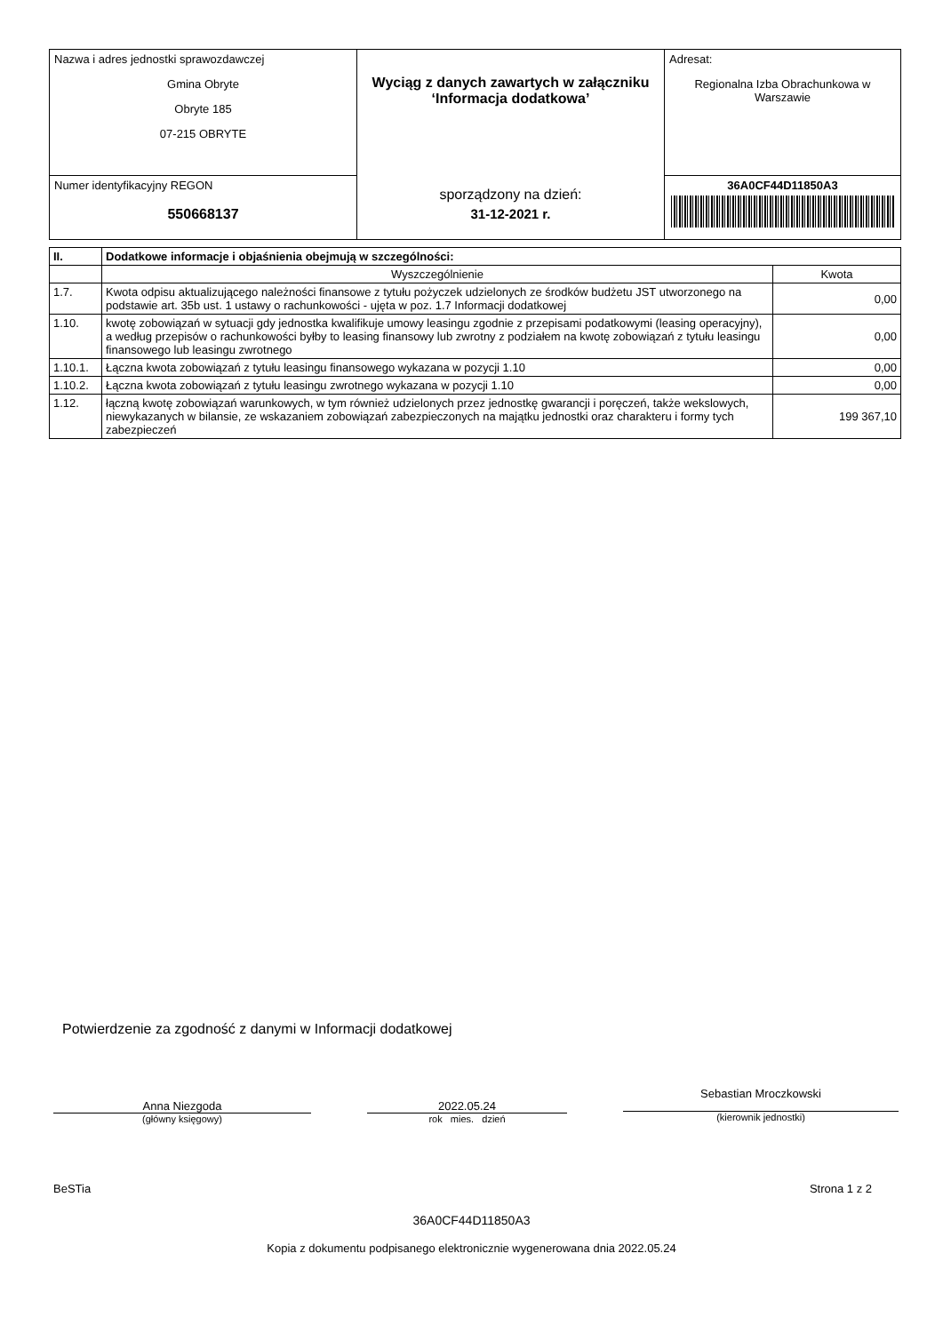| Nazwa i adres jednostki sprawozdawczej Gmina Obryte Obryte 185 07-215 OBRYTE | Wyciąg z danych zawartych w załączniku ‘Informacja dodatkowa’ sporządzony na dzień: 31-12-2021 r. | Adresat: Regionalna Izba Obrachunkowa w Warszawie |
| Numer identyfikacyjny REGON 550668137 | | 36A0CF44D11850A3 |
| II. | Dodatkowe informacje i objaśnienia obejmują w szczególności: | |
| | Wyszczególnienie | Kwota |
| 1.7. | Kwota odpisu aktualizującego należności finansowe z tytułu pożyczek udzielonych ze środków budżetu JST utworzonego na podstawie art. 35b ust. 1 ustawy o rachunkowości - ujęta w poz. 1.7 Informacji dodatkowej | 0,00 |
| 1.10. | kwotę zobowiązań w sytuacji gdy jednostka kwalifikuje umowy leasingu zgodnie z przepisami podatkowymi (leasing operacyjny), a według przepisów o rachunkowości byłby to leasing finansowy lub zwrotny z podziałem na kwotę zobowiązań z tytułu leasingu finansowego lub leasingu zwrotnego | 0,00 |
| 1.10.1. | Łączna kwota zobowiązań z tytułu leasingu finansowego wykazana w pozycji 1.10 | 0,00 |
| 1.10.2. | Łączna kwota zobowiązań z tytułu leasingu zwrotnego wykazana w pozycji 1.10 | 0,00 |
| 1.12. | łączną kwotę zobowiązań warunkowych, w tym również udzielonych przez jednostkę gwarancji i poręczeń, także wekslowych, niewykazanych w bilansie, ze wskazaniem zobowiązań zabezpieczonych na majątku jednostki oraz charakteru i formy tych zabezpieczeń | 199 367,10 |
Potwierdzenie za zgodność z danymi w Informacji dodatkowej
Anna Niezgoda
(główny księgowy)
2022.05.24
rok mies. dzień
Sebastian Mroczkowski
(kierownik jednostki)
BeSTia Strona 1 z 2
36A0CF44D11850A3
Kopia z dokumentu podpisanego elektronicznie wygenerowana dnia 2022.05.24